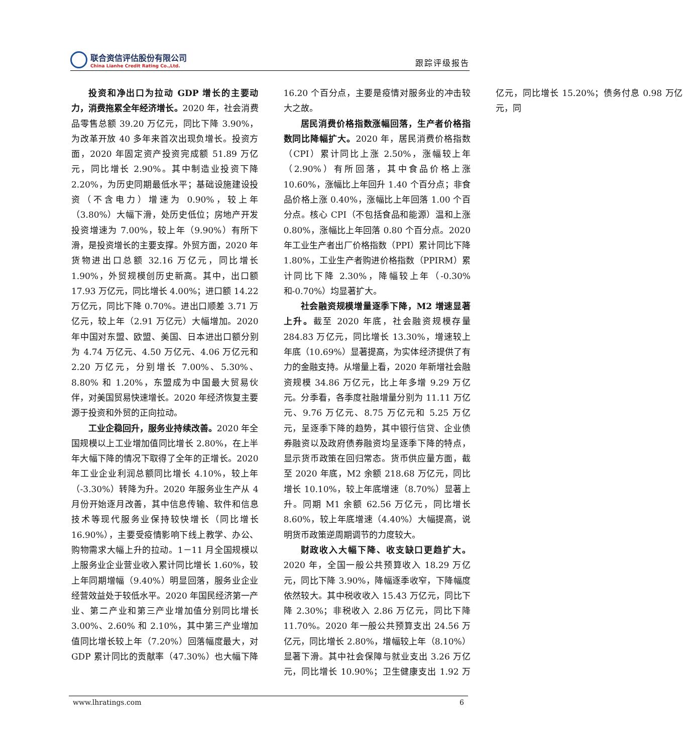联合资信评估股份有限公司
China Lianhe Credit Rating Co.,Ltd.
跟踪评级报告
投资和净出口为拉动 GDP 增长的主要动力，消费拖累全年经济增长。2020 年，社会消费品零售总额 39.20 万亿元，同比下降 3.90%，为改革开放 40 多年来首次出现负增长。投资方面，2020 年固定资产投资完成额 51.89 万亿元，同比增长 2.90%。其中制造业投资下降 2.20%，为历史同期最低水平；基础设施建设投资（不含电力）增速为 0.90%，较上年（3.80%）大幅下滑，处历史低位；房地产开发投资增速为 7.00%，较上年（9.90%）有所下滑，是投资增长的主要支撑。外贸方面，2020 年货物进出口总额 32.16 万亿元，同比增长 1.90%，外贸规模创历史新高。其中，出口额 17.93 万亿元，同比增长 4.00%；进口额 14.22 万亿元，同比下降 0.70%。进出口顺差 3.71 万亿元，较上年（2.91 万亿元）大幅增加。2020 年中国对东盟、欧盟、美国、日本进出口额分别为 4.74 万亿元、4.50 万亿元、4.06 万亿元和 2.20 万亿元，分别增长 7.00%、5.30%、8.80% 和 1.20%，东盟成为中国最大贸易伙伴，对美国贸易快速增长。2020 年经济恢复主要源于投资和外贸的正向拉动。
工业企稳回升，服务业持续改善。2020 年全国规模以上工业增加值同比增长 2.80%，在上半年大幅下降的情况下取得了全年的正增长。2020 年工业企业利润总额同比增长 4.10%，较上年（-3.30%）转降为升。2020 年服务业生产从 4 月份开始逐月改善，其中信息传输、软件和信息技术等现代服务业保持较快增长（同比增长 16.90%），主要受疫情影响下线上教学、办公、购物需求大幅上升的拉动。1－11 月全国规模以上服务业企业营业收入累计同比增长 1.60%，较上年同期增幅（9.40%）明显回落，服务业企业经营效益处于较低水平。2020 年国民经济第一产业、第二产业和第三产业增加值分别同比增长 3.00%、2.60% 和 2.10%，其中第三产业增加值同比增长较上年（7.20%）回落幅度最大，对 GDP 累计同比的贡献率（47.30%）也大幅下降 16.20 个百分点，主要是疫情对服务业的冲击较大之故。
居民消费价格指数涨幅回落，生产者价格指数同比降幅扩大。2020 年，居民消费价格指数（CPI）累计同比上涨 2.50%，涨幅较上年（2.90%）有所回落，其中食品价格上涨 10.60%，涨幅比上年回升 1.40 个百分点；非食品价格上涨 0.40%，涨幅比上年回落 1.00 个百分点。核心 CPI（不包括食品和能源）温和上涨 0.80%，涨幅比上年回落 0.80 个百分点。2020 年工业生产者出厂价格指数（PPI）累计同比下降 1.80%，工业生产者购进价格指数（PPIRM）累计同比下降 2.30%，降幅较上年（-0.30% 和-0.70%）均显著扩大。
社会融资规模增量逐季下降，M2 增速显著上升。截至 2020 年底，社会融资规模存量 284.83 万亿元，同比增长 13.30%，增速较上年底（10.69%）显著提高，为实体经济提供了有力的金融支持。从增量上看，2020 年新增社会融资规模 34.86 万亿元，比上年多增 9.29 万亿元。分季看，各季度社融增量分别为 11.11 万亿元、9.76 万亿元、8.75 万亿元和 5.25 万亿元，呈逐季下降的趋势，其中银行信贷、企业债券融资以及政府债券融资均呈逐季下降的特点，显示货币政策在回归常态。货币供应量方面，截至 2020 年底，M2 余额 218.68 万亿元，同比增长 10.10%，较上年底增速（8.70%）显著上升。同期 M1 余额 62.56 万亿元，同比增长 8.60%，较上年底增速（4.40%）大幅提高，说明货币政策逆周期调节的力度较大。
财政收入大幅下降、收支缺口更趋扩大。2020 年，全国一般公共预算收入 18.29 万亿元，同比下降 3.90%，降幅逐季收窄，下降幅度依然较大。其中税收收入 15.43 万亿元，同比下降 2.30%；非税收入 2.86 万亿元，同比下降 11.70%。2020 年一般公共预算支出 24.56 万亿元，同比增长 2.80%，增幅较上年（8.10%）显著下滑。其中社会保障与就业支出 3.26 万亿元，同比增长 10.90%；卫生健康支出 1.92 万亿元，同比增长 15.20%；债务付息 0.98 万亿元，同
www.lhratings.com 6